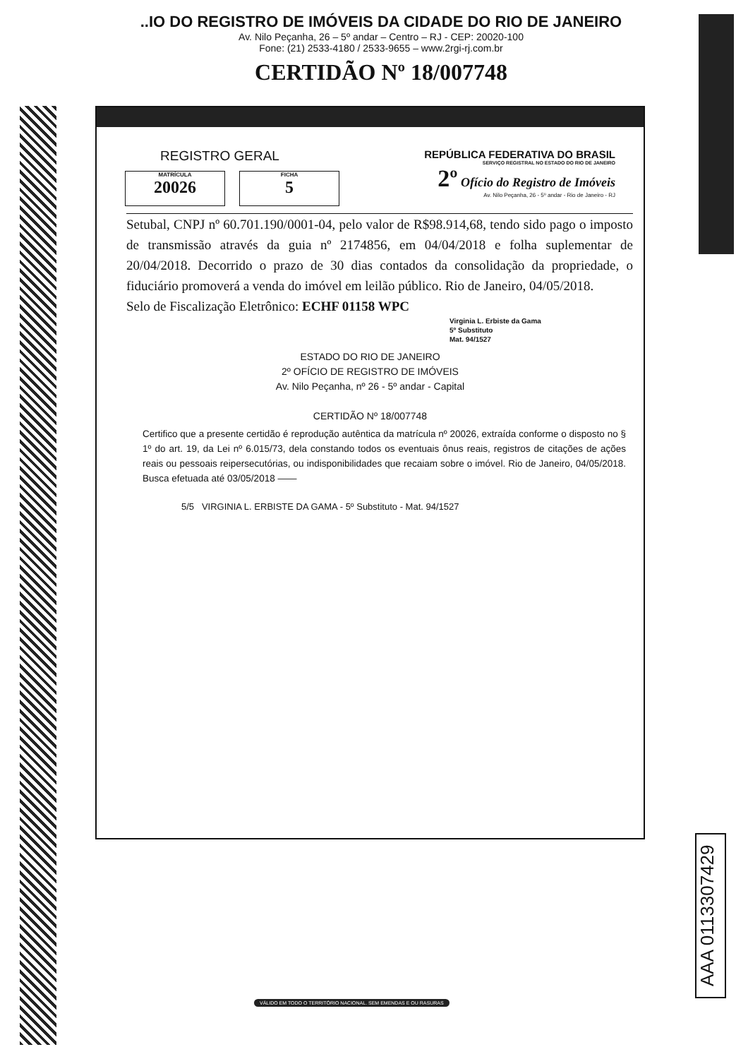..IO DO REGISTRO DE IMÓVEIS DA CIDADE DO RIO DE JANEIRO
Av. Nilo Peçanha, 26 – 5º andar – Centro – RJ - CEP: 20020-100
Fone: (21) 2533-4180 / 2533-9655 – www.2rgi-rj.com.br
CERTIDÃO Nº 18/007748
REGISTRO GERAL
MATRÍCULA 20026 FICHA 5
REPÚBLICA FEDERATIVA DO BRASIL
SERVIÇO REGISTRAL NO ESTADO DO RIO DE JANEIRO
2º Ofício do Registro de Imóveis
Av. Nilo Peçanha, 26 - 5º andar - Rio de Janeiro - RJ
Setubal, CNPJ nº 60.701.190/0001-04, pelo valor de R$98.914,68, tendo sido pago o imposto de transmissão através da guia nº 2174856, em 04/04/2018 e folha suplementar de 20/04/2018. Decorrido o prazo de 30 dias contados da consolidação da propriedade, o fiduciário promoverá a venda do imóvel em leilão público. Rio de Janeiro, 04/05/2018.
Selo de Fiscalização Eletrônico: ECHF 01158 WPC
Virginia L. Erbiste da Gama
5º Substituto
Mat. 94/1527
ESTADO DO RIO DE JANEIRO
2º OFÍCIO DE REGISTRO DE IMÓVEIS
Av. Nilo Peçanha, nº 26 - 5º andar - Capital
CERTIDÃO Nº 18/007748
Certifico que a presente certidão é reprodução autêntica da matrícula nº 20026, extraída conforme o disposto no § 1º do art. 19, da Lei nº 6.015/73, dela constando todos os eventuais ônus reais, registros de citações de ações reais ou pessoais reipersecutórias, ou indisponibilidades que recaiam sobre o imóvel. Rio de Janeiro, 04/05/2018. Busca efetuada até 03/05/2018 ——
5/5 VIRGINIA L. ERBISTE DA GAMA - 5º Substituto - Mat. 94/1527
AAA 0113307429
VÁLIDO EM TODO O TERRITÓRIO NACIONAL. SEM EMENDAS E OU RASURAS